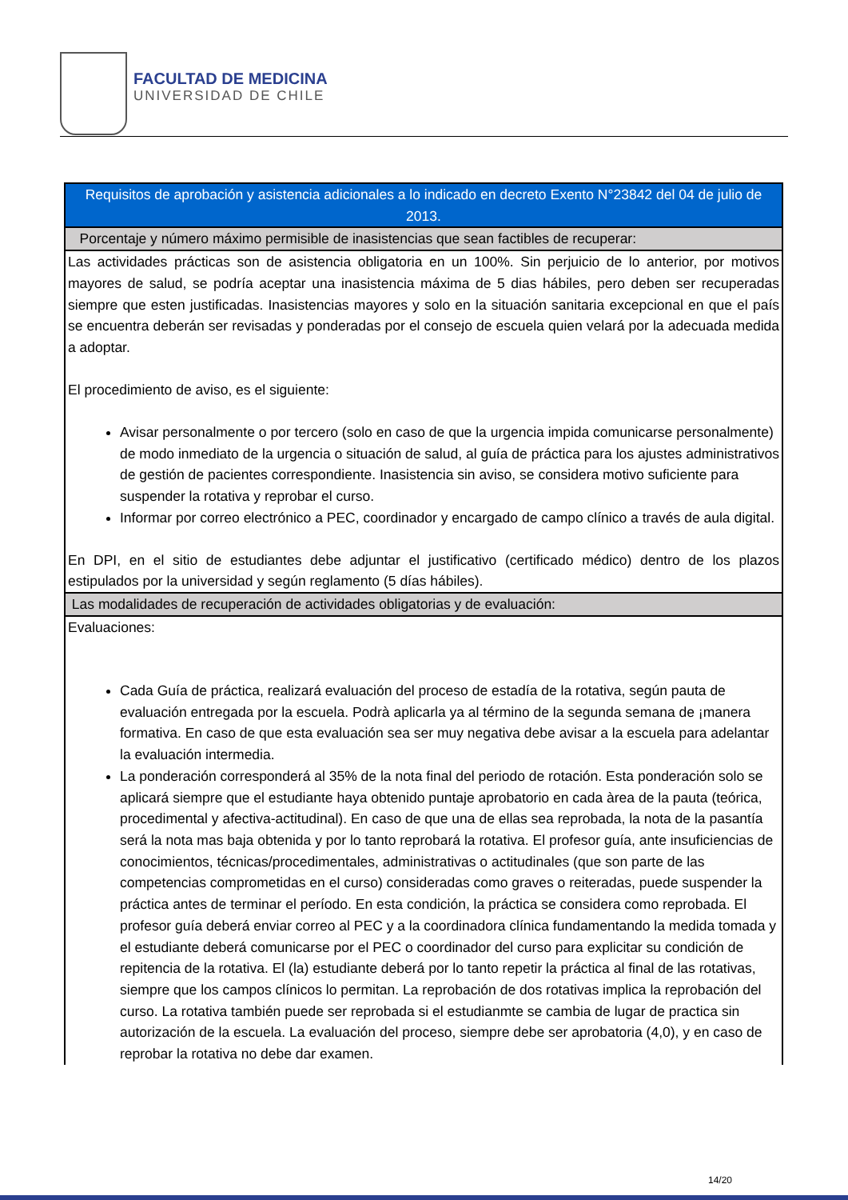FACULTAD DE MEDICINA
UNIVERSIDAD DE CHILE
| Requisitos de aprobación y asistencia adicionales a lo indicado en decreto Exento N°23842 del 04 de julio de 2013. |
| Porcentaje y número máximo permisible de inasistencias que sean factibles de recuperar: |
| Las actividades prácticas son de asistencia obligatoria en un 100%. Sin perjuicio de lo anterior, por motivos mayores de salud, se podría aceptar una inasistencia máxima de 5 dias hábiles, pero deben ser recuperadas siempre que esten justificadas. Inasistencias mayores y solo en la situación sanitaria excepcional en que el país se encuentra deberán ser revisadas y ponderadas por el consejo de escuela quien velará por la adecuada medida a adoptar. El procedimiento de aviso, es el siguiente: Avisar personalmente o por tercero (solo en caso de que la urgencia impida comunicarse personalmente) de modo inmediato de la urgencia o situación de salud, al guía de práctica para los ajustes administrativos de gestión de pacientes correspondiente. Inasistencia sin aviso, se considera motivo suficiente para suspender la rotativa y reprobar el curso. Informar por correo electrónico a PEC, coordinador y encargado de campo clínico a través de aula digital. En DPI, en el sitio de estudiantes debe adjuntar el justificativo (certificado médico) dentro de los plazos estipulados por la universidad y según reglamento (5 días hábiles). |
| Las modalidades de recuperación de actividades obligatorias y de evaluación: |
| Evaluaciones: Cada Guía de práctica, realizará evaluación del proceso de estadía de la rotativa, según pauta de evaluación entregada por la escuela. Podrà aplicarla ya al término de la segunda semana de ¡manera formativa. En caso de que esta evaluación sea ser muy negativa debe avisar a la escuela para adelantar la evaluación intermedia. La ponderación corresponderá al 35% de la nota final del periodo de rotación. Esta ponderación solo se aplicará siempre que el estudiante haya obtenido puntaje aprobatorio en cada àrea de la pauta (teórica, procedimental y afectiva-actitudinal). En caso de que una de ellas sea reprobada, la nota de la pasantía será la nota mas baja obtenida y por lo tanto reprobará la rotativa. El profesor guía, ante insuficiencias de conocimientos, técnicas/procedimentales, administrativas o actitudinales (que son parte de las competencias comprometidas en el curso) consideradas como graves o reiteradas, puede suspender la práctica antes de terminar el período. En esta condición, la práctica se considera como reprobada. El profesor guía deberá enviar correo al PEC y a la coordinadora clínica fundamentando la medida tomada y el estudiante deberá comunicarse por el PEC o coordinador del curso para explicitar su condición de repitencia de la rotativa. El (la) estudiante deberá por lo tanto repetir la práctica al final de las rotativas, siempre que los campos clínicos lo permitan. La reprobación de dos rotativas implica la reprobación del curso. La rotativa también puede ser reprobada si el estudianmte se cambia de lugar de practica sin autorización de la escuela. La evaluación del proceso, siempre debe ser aprobatoria (4,0), y en caso de reprobar la rotativa no debe dar examen. |
14/20